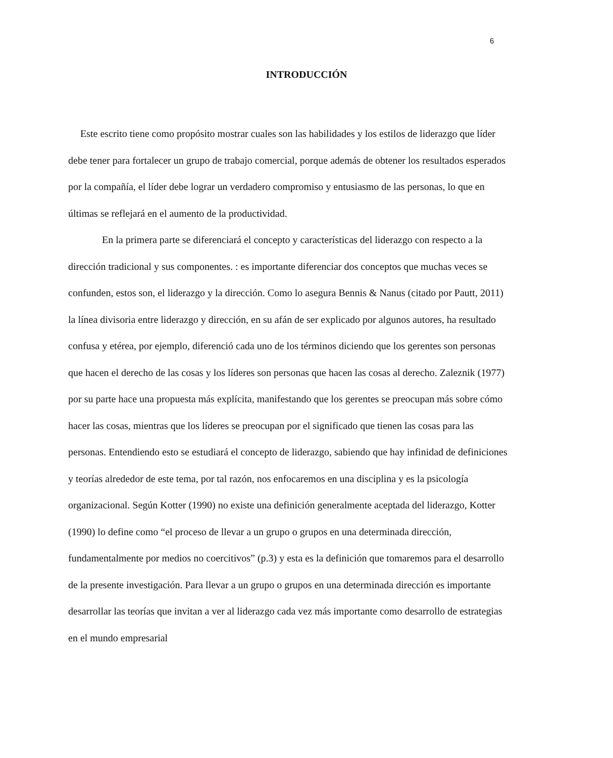6
INTRODUCCIÓN
Este escrito tiene como propósito mostrar cuales son las habilidades y los estilos de liderazgo que líder debe tener para fortalecer un grupo de trabajo comercial, porque además de obtener los resultados esperados por la compañía, el líder debe lograr un verdadero compromiso y entusiasmo de las personas, lo que en últimas se reflejará en el aumento de la productividad.
En la primera parte se diferenciará el concepto y características del liderazgo con respecto a la dirección tradicional y sus componentes. : es importante diferenciar dos conceptos que muchas veces se confunden, estos son, el liderazgo y la dirección. Como lo asegura Bennis & Nanus (citado por Pautt, 2011) la línea divisoria entre liderazgo y dirección, en su afán de ser explicado por algunos autores, ha resultado confusa y etérea, por ejemplo, diferenció cada uno de los términos diciendo que los gerentes son personas que hacen el derecho de las cosas y los líderes son personas que hacen las cosas al derecho. Zaleznik (1977) por su parte hace una propuesta más explícita, manifestando que los gerentes se preocupan más sobre cómo hacer las cosas, mientras que los líderes se preocupan por el significado que tienen las cosas para las personas. Entendiendo esto se estudiará el concepto de liderazgo, sabiendo que hay infinidad de definiciones y teorías alrededor de este tema, por tal razón, nos enfocaremos en una disciplina y es la psicología organizacional. Según Kotter (1990) no existe una definición generalmente aceptada del liderazgo, Kotter (1990) lo define como “el proceso de llevar a un grupo o grupos en una determinada dirección, fundamentalmente por medios no coercitivos” (p.3) y esta es la definición que tomaremos para el desarrollo de la presente investigación. Para llevar a un grupo o grupos en una determinada dirección es importante desarrollar las teorías que invitan a ver al liderazgo cada vez más importante como desarrollo de estrategias en el mundo empresarial